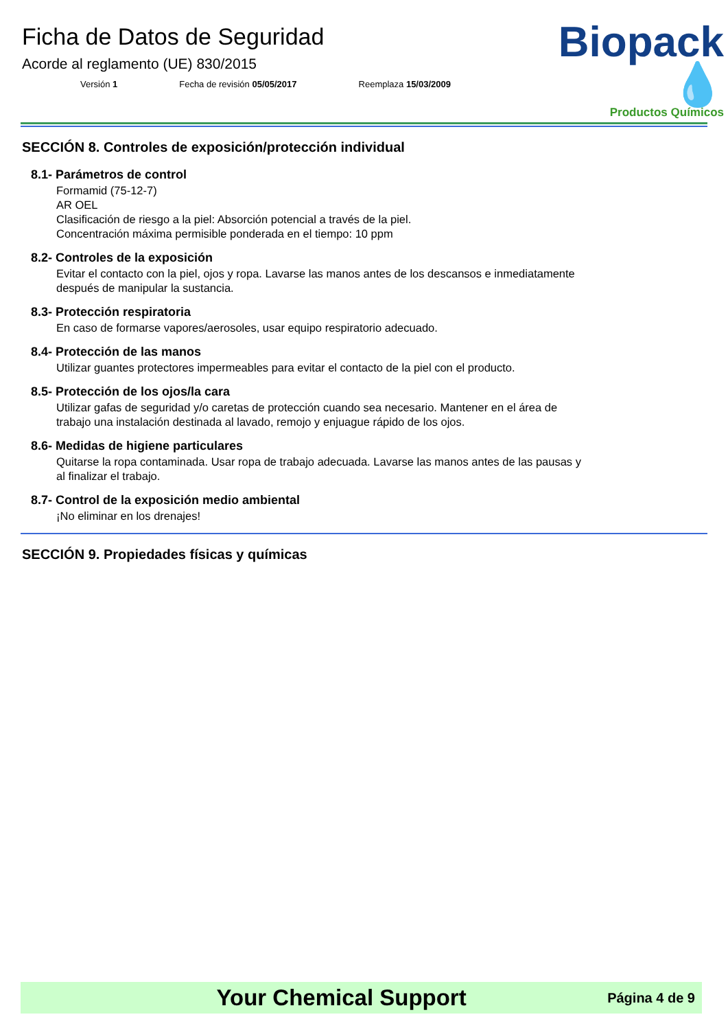Ficha de Datos de Seguridad
Acorde al reglamento (UE) 830/2015
Versión 1 Fecha de revisión 05/05/2017 Reemplaza 15/03/2009
Biopack 💧
Productos Químicos
SECCIÓN 8. Controles de exposición/protección individual
8.1- Parámetros de control
Formamid (75-12-7)
AR OEL
Clasificación de riesgo a la piel: Absorción potencial a través de la piel.
Concentración máxima permisible ponderada en el tiempo: 10 ppm
8.2- Controles de la exposición
Evitar el contacto con la piel, ojos y ropa. Lavarse las manos antes de los descansos e inmediatamente después de manipular la sustancia.
8.3- Protección respiratoria
En caso de formarse vapores/aerosoles, usar equipo respiratorio adecuado.
8.4- Protección de las manos
Utilizar guantes protectores impermeables para evitar el contacto de la piel con el producto.
8.5- Protección de los ojos/la cara
Utilizar gafas de seguridad y/o caretas de protección cuando sea necesario. Mantener en el área de trabajo una instalación destinada al lavado, remojo y enjuague rápido de los ojos.
8.6- Medidas de higiene particulares
Quitarse la ropa contaminada. Usar ropa de trabajo adecuada. Lavarse las manos antes de las pausas y al finalizar el trabajo.
8.7- Control de la exposición medio ambiental
¡No eliminar en los drenajes!
SECCIÓN 9. Propiedades físicas y químicas
Your Chemical Support Página 4 de 9